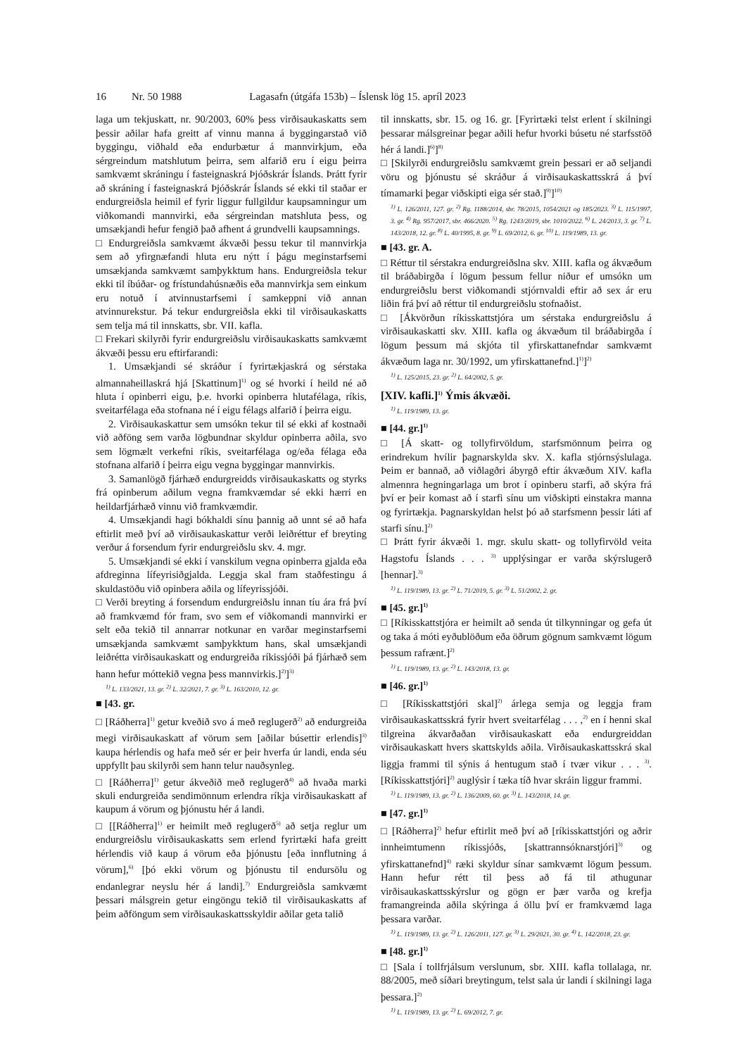16 Nr. 50 1988 Lagasafn (útgáfa 153b) – Íslensk lög 15. apríl 2023
laga um tekjuskatt, nr. 90/2003, 60% þess virðisaukaskatts sem þessir aðilar hafa greitt af vinnu manna á byggingarstað við byggingu, viðhald eða endurbætur á mannvirkjum, eða sérgreindum matshlutum þeirra, sem alfarið eru í eigu þeirra samkvæmt skráningu í fasteignaskrá Þjóðskrár Íslands. Þrátt fyrir að skráning í fasteignaskrá Þjóðskrár Íslands sé ekki til staðar er endurgreiðsla heimil ef fyrir liggur fullgildur kaupsamningur um viðkomandi mannvirki, eða sérgreindan matshluta þess, og umsækjandi hefur fengið það afhent á grundvelli kaupsamnings.
□ Endurgreiðsla samkvæmt ákvæði þessu tekur til mannvirkja sem að yfirgnæfandi hluta eru nýtt í þágu meginstarfsemi umsækjanda samkvæmt samþykktum hans. Endurgreiðsla tekur ekki til íbúðar- og frístundahúsnæðis eða mannvirkja sem einkum eru notuð í atvinnustarfsemi í samkeppni við annan atvinnurekstur. Þá tekur endurgreiðsla ekki til virðisaukaskatts sem telja má til innskatts, sbr. VII. kafla.
□ Frekari skilyrði fyrir endurgreiðslu virðisaukaskatts samkvæmt ákvæði þessu eru eftirfarandi:
1. Umsækjandi sé skráður í fyrirtækjaskrá og sérstaka almannaheillaskrá hjá [Skattinum]<sup>1)</sup> og sé hvorki í heild né að hluta í opinberri eigu, þ.e. hvorki opinberra hlutafélaga, ríkis, sveitarfélaga eða stofnana né í eigu félags alfarið í þeirra eigu.
2. Virðisaukaskattur sem umsókn tekur til sé ekki af kostnaði við aðföng sem varða lögbundnar skyldur opinberra aðila, svo sem lögmælt verkefni ríkis, sveitarfélaga og/eða félaga eða stofnana alfarið í þeirra eigu vegna byggingar mannvirkis.
3. Samanlögð fjárhæð endurgreidds virðisaukaskatts og styrks frá opinberum aðilum vegna framkvæmdar sé ekki hærri en heildarfjárhæð vinnu við framkvæmdir.
4. Umsækjandi hagi bókhaldi sínu þannig að unnt sé að hafa eftirlit með því að virðisaukaskattur verði leiðréttur ef breyting verður á forsendum fyrir endurgreiðslu skv. 4. mgr.
5. Umsækjandi sé ekki í vanskilum vegna opinberra gjalda eða afdreginna lífeyrisiðgjalda. Leggja skal fram staðfestingu á skuldastöðu við opinbera aðila og lífeyrissjóði.
□ Verði breyting á forsendum endurgreiðslu innan tíu ára frá því að framkvæmd fór fram, svo sem ef viðkomandi mannvirki er selt eða tekið til annarrar notkunar en varðar meginstarfsemi umsækjanda samkvæmt samþykktum hans, skal umsækjandi leiðrétta virðisaukaskatt og endurgreiða ríkissjóði þá fjárhæð sem hann hefur móttekið vegna þess mannvirkis.]<sup>2)</sup>]<sup>3)</sup>
<sup>1)</sup> L. 133/2021, 13. gr. <sup>2)</sup> L. 32/2021, 7. gr. <sup>3)</sup> L. 163/2010, 12. gr.
■ [43. gr.
□ [Ráðherra]<sup>1)</sup> getur kveðið svo á með reglugerð<sup>2)</sup> að endurgreiða megi virðisaukaskatt af vörum sem [aðilar búsettir erlendis]<sup>3)</sup> kaupa hérlendis og hafa með sér er þeir hverfa úr landi, enda séu uppfyllt þau skilyrði sem hann telur nauðsynleg.
□ [Ráðherra]<sup>1)</sup> getur ákveðið með reglugerð<sup>4)</sup> að hvaða marki skuli endurgreiða sendimönnum erlendra ríkja virðisaukaskatt af kaupum á vörum og þjónustu hér á landi.
□ [[Ráðherra]<sup>1)</sup> er heimilt með reglugerð<sup>5)</sup> að setja reglur um endurgreiðslu virðisaukaskatts sem erlend fyrirtæki hafa greitt hérlendis við kaup á vörum eða þjónustu [eða innflutning á vörum],<sup>6)</sup> [þó ekki vörum og þjónustu til endursölu og endanlegrar neyslu hér á landi].<sup>7)</sup> Endurgreiðsla samkvæmt þessari málsgrein getur eingöngu tekið til virðisaukaskatts af þeim aðföngum sem virðisaukaskattsskyldir aðilar geta talið
til innskatts, sbr. 15. og 16. gr. [Fyrirtæki telst erlent í skilningi þessarar málsgreinar þegar aðili hefur hvorki búsetu né starfsstöð hér á landi.]<sup>6)</sup>]<sup>8)</sup>
□ [Skilyrði endurgreiðslu samkvæmt grein þessari er að seljandi vöru og þjónustu sé skráður á virðisaukaskattsskrá á því tímamarki þegar viðskipti eiga sér stað.]<sup>9)</sup>]<sup>10)</sup>
<sup>1)</sup> L. 126/2011, 127. gr. <sup>2)</sup> Rg. 1188/2014, sbr. 78/2015, 1054/2021 og 185/2023. <sup>3)</sup> L. 115/1997, 3. gr. <sup>4)</sup> Rg. 957/2017, sbr. 466/2020. <sup>5)</sup> Rg. 1243/2019, sbr. 1010/2022. <sup>6)</sup> L. 24/2013, 3. gr. <sup>7)</sup> L. 143/2018, 12. gr. <sup>8)</sup> L. 40/1995, 8. gr. <sup>9)</sup> L. 69/2012, 6. gr. <sup>10)</sup> L. 119/1989, 13. gr.
■ [43. gr. A.
□ Réttur til sérstakra endurgreiðslna skv. XIII. kafla og ákvæðum til bráðabirgða í lögum þessum fellur niður ef umsókn um endurgreiðslu berst viðkomandi stjórnvaldi eftir að sex ár eru liðin frá því að réttur til endurgreiðslu stofnaðist.
□ [Ákvörðun ríkisskattstjóra um sérstaka endurgreiðslu á virðisaukaskatti skv. XIII. kafla og ákvæðum til bráðabirgða í lögum þessum má skjóta til yfirskattanefndar samkvæmt ákvæðum laga nr. 30/1992, um yfirskattanefnd.]<sup>1)</sup>]<sup>2)</sup>
<sup>1)</sup> L. 125/2015, 23. gr. <sup>2)</sup> L. 64/2002, 5. gr.
[XIV. kafli.]<sup>1)</sup> Ýmis ákvæði.
<sup>1)</sup> L. 119/1989, 13. gr.
■ [44. gr.]<sup>1)</sup>
□ [Á skatt- og tollyfirvöldum, starfsmönnum þeirra og erindrekum hvílir þagnarskylda skv. X. kafla stjórnsýslulaga. Þeim er bannað, að viðlagðri ábyrgð eftir ákvæðum XIV. kafla almennra hegningarlaga um brot í opinberu starfi, að skýra frá því er þeir komast að í starfi sínu um viðskipti einstakra manna og fyrirtækja. Þagnarskyldan helst þó að starfsmenn þessir láti af starfi sínu.]<sup>2)</sup>
□ Þrátt fyrir ákvæði 1. mgr. skulu skatt- og tollyfirvöld veita Hagstofu Íslands . . . <sup>3)</sup> upplýsingar er varða skýrslugerð [hennar].<sup>3)</sup>
<sup>1)</sup> L. 119/1989, 13. gr. <sup>2)</sup> L. 71/2019, 5. gr. <sup>3)</sup> L. 51/2002, 2. gr.
■ [45. gr.]<sup>1)</sup>
□ [Ríkisskattstjóra er heimilt að senda út tilkynningar og gefa út og taka á móti eyðublöðum eða öðrum gögnum samkvæmt lögum þessum rafrænt.]<sup>2)</sup>
<sup>1)</sup> L. 119/1989, 13. gr. <sup>2)</sup> L. 143/2018, 13. gr.
■ [46. gr.]<sup>1)</sup>
□ [Ríkisskattstjóri skal]<sup>2)</sup> árlega semja og leggja fram virðisaukaskattsskrá fyrir hvert sveitarfélag . . . ,<sup>2)</sup> en í henni skal tilgreina ákvarðaðan virðisaukaskatt eða endurgreiddan virðisaukaskatt hvers skattskylds aðila. Virðisaukaskattsskrá skal liggja frammi til sýnis á hentugum stað í tvær vikur . . . <sup>3)</sup>. [Ríkisskattstjóri]<sup>2)</sup> auglýsir í tæka tíð hvar skráin liggur frammi.
<sup>1)</sup> L. 119/1989, 13. gr. <sup>2)</sup> L. 136/2009, 60. gr. <sup>3)</sup> L. 143/2018, 14. gr.
■ [47. gr.]<sup>1)</sup>
□ [Ráðherra]<sup>2)</sup> hefur eftirlit með því að [ríkisskattstjóri og aðrir innheimtumenn ríkissjóðs, [skattrannsóknarstjóri]<sup>3)</sup> og yfirskattanefnd]<sup>4)</sup> ræki skyldur sínar samkvæmt lögum þessum. Hann hefur rétt til þess að fá til athugunar virðisaukaskattsskýrslur og gögn er þær varða og krefja framangreinda aðila skýringa á öllu því er framkvæmd laga þessara varðar.
<sup>1)</sup> L. 119/1989, 13. gr. <sup>2)</sup> L. 126/2011, 127. gr. <sup>3)</sup> L. 29/2021, 30. gr. <sup>4)</sup> L. 142/2018, 23. gr.
■ [48. gr.]<sup>1)</sup>
□ [Sala í tollfrjálsum verslunum, sbr. XIII. kafla tollalaga, nr. 88/2005, með síðari breytingum, telst sala úr landi í skilningi laga þessara.]<sup>2)</sup>
<sup>1)</sup> L. 119/1989, 13. gr. <sup>2)</sup> L. 69/2012, 7. gr.